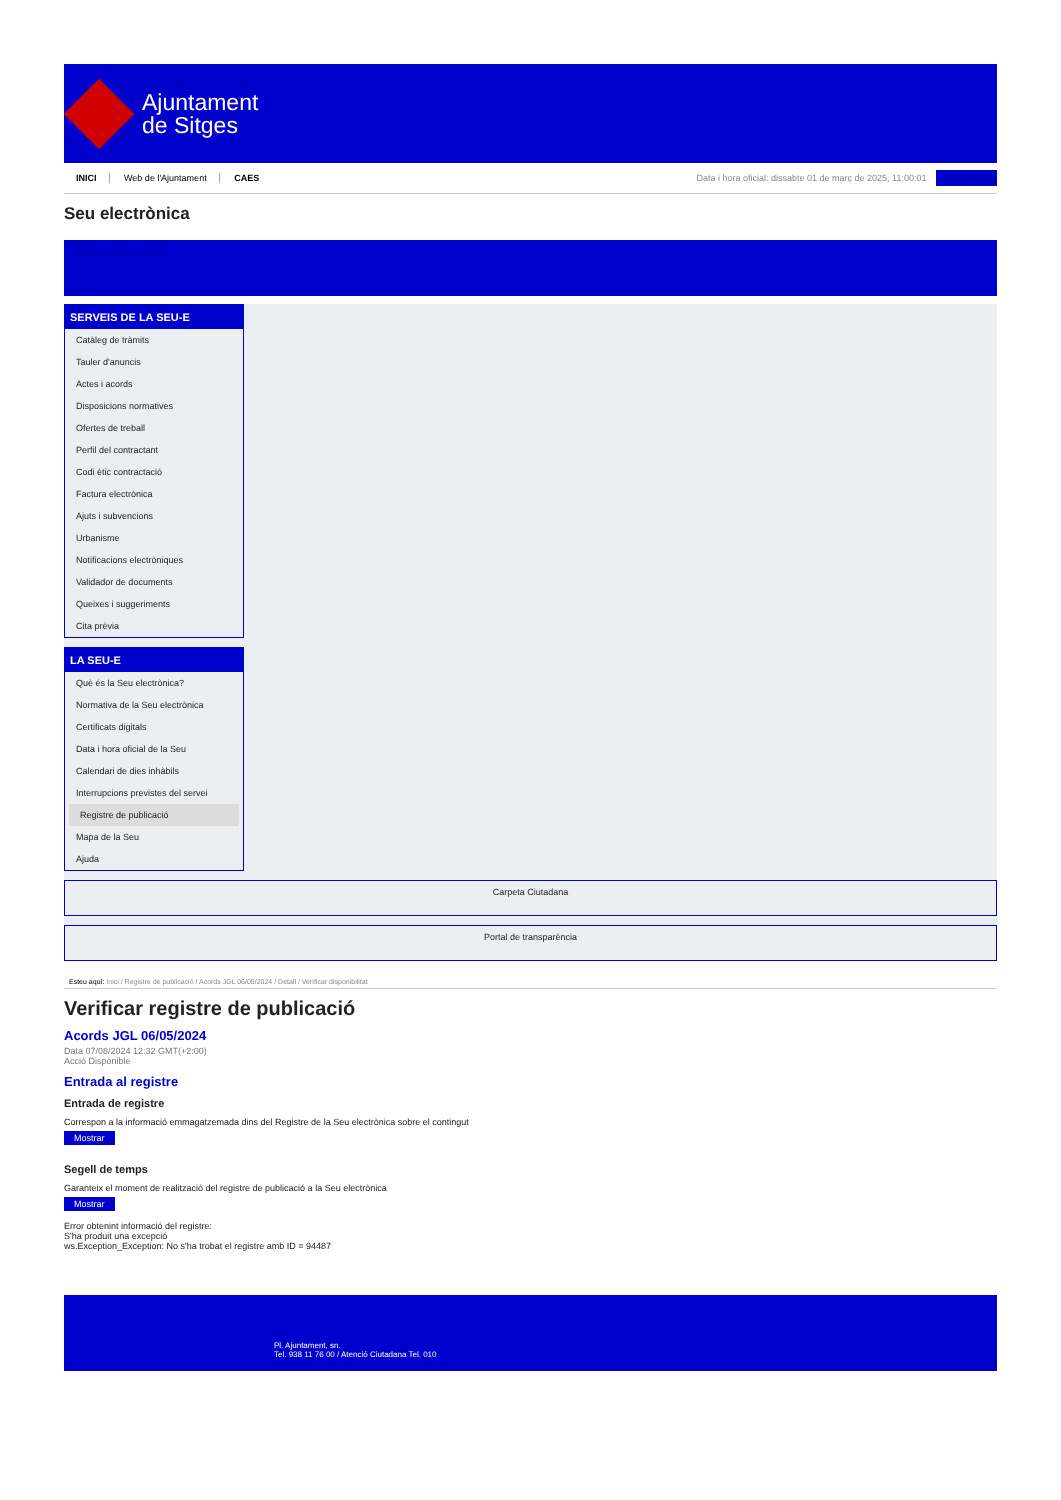Ajuntament
de Sitges
INICI Web de l'Ajuntament CAES
Data i hora oficial: dissabte 01 de març de 2025, 11:00:01 Sincronitza
Seu electrònica
Obtenir còpia autèntica
SERVEIS DE LA SEU-E
Catàleg de tràmits
Tauler d'anuncis
Actes i acords
Disposicions normatives
Ofertes de treball
Perfil del contractant
Codi ètic contractació
Factura electrònica
Ajuts i subvencions
Urbanisme
Notificacions electròniques
Validador de documents
Queixes i suggeriments
Cita prèvia
LA SEU-E
Què és la Seu electrònica?
Normativa de la Seu electrònica
Certificats digitals
Data i hora oficial de la Seu
Calendari de dies inhàbils
Interrupcions previstes del servei
Registre de publicació
Mapa de la Seu
Ajuda
Carpeta Ciutadana
Portal de transparència
Esteu aquí: Inici / Registre de publicació / Acords JGL 06/05/2024 / Detall / Verificar disponibilitat
Verificar registre de publicació
Acords JGL 06/05/2024
Data 07/08/2024 12:32 GMT(+2:00)
Acció Disponible
Entrada al registre
Entrada de registre
Correspon a la informació emmagatzemada dins del Registre de la Seu electrònica sobre el contingut
Mostrar
Segell de temps
Garanteix el moment de realització del registre de publicació a la Seu electrònica
Mostrar
Error obtenint informació del registre:
S'ha produit una excepció
ws.Exception_Exception: No s'ha trobat el registre amb ID = 94487
Pl. Ajuntament, sn.
Tel. 938 11 76 00 / Atenció Ciutadana Tel. 010